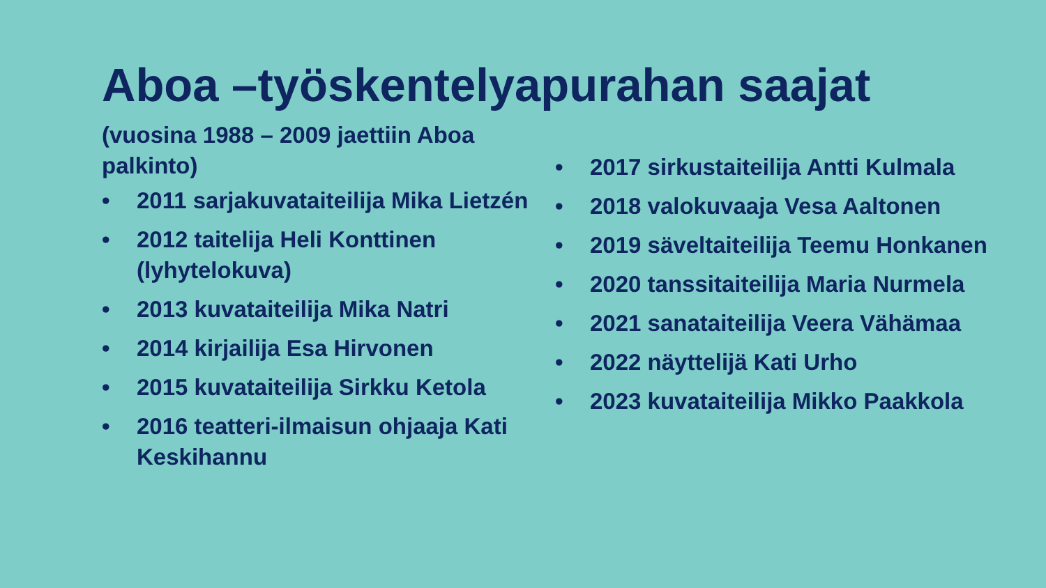Aboa –työskentelyapurahan saajat
(vuosina 1988 – 2009 jaettiin Aboa palkinto)
• 2011 sarjakuvataiteilija Mika Lietzén
• 2012 taitelija Heli Konttinen (lyhytelokuva)
• 2013 kuvataiteilija Mika Natri
• 2014 kirjailija Esa Hirvonen
• 2015 kuvataiteilija Sirkku Ketola
• 2016 teatteri-ilmaisun ohjaaja Kati Keskihannu
• 2017 sirkustaiteilija Antti Kulmala
• 2018 valokuvaaja Vesa Aaltonen
• 2019 säveltaiteilija Teemu Honkanen
• 2020 tanssitaiteilija Maria Nurmela
• 2021 sanataiteilija Veera Vähämaa
• 2022 näyttelijä Kati Urho
• 2023 kuvataiteilija Mikko Paakkola